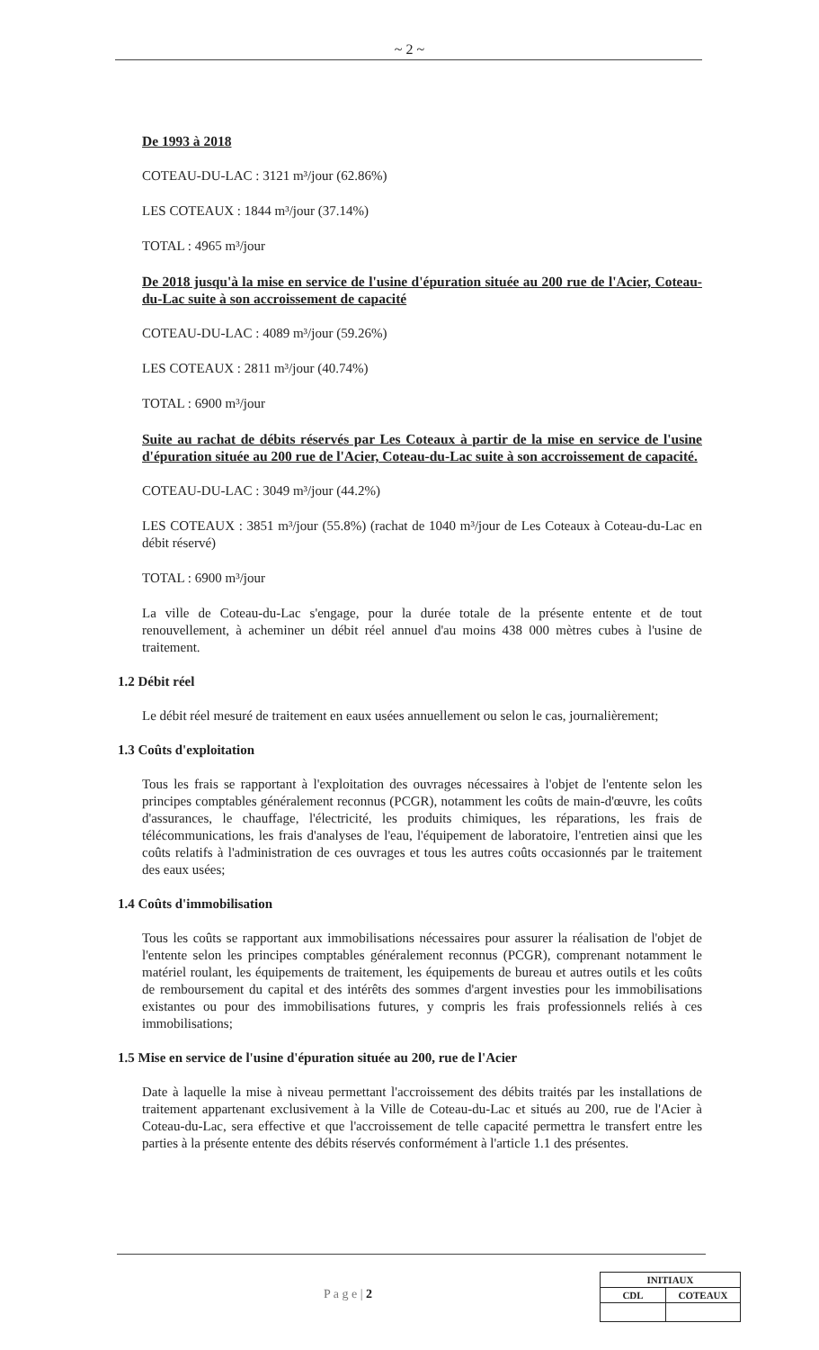~ 2 ~
De 1993 à 2018
COTEAU-DU-LAC : 3121 m³/jour (62.86%)
LES COTEAUX : 1844 m³/jour (37.14%)
TOTAL : 4965 m³/jour
De 2018 jusqu'à la mise en service de l'usine d'épuration située au 200 rue de l'Acier, Coteau-du-Lac suite à son accroissement de capacité
COTEAU-DU-LAC : 4089 m³/jour (59.26%)
LES COTEAUX : 2811 m³/jour (40.74%)
TOTAL : 6900 m³/jour
Suite au rachat de débits réservés par Les Coteaux à partir de la mise en service de l'usine d'épuration située au 200 rue de l'Acier, Coteau-du-Lac suite à son accroissement de capacité.
COTEAU-DU-LAC : 3049 m³/jour (44.2%)
LES COTEAUX : 3851 m³/jour (55.8%) (rachat de 1040 m³/jour de Les Coteaux à Coteau-du-Lac en débit réservé)
TOTAL : 6900 m³/jour
La ville de Coteau-du-Lac s'engage, pour la durée totale de la présente entente et de tout renouvellement, à acheminer un débit réel annuel d'au moins 438 000 mètres cubes à l'usine de traitement.
1.2 Débit réel
Le débit réel mesuré de traitement en eaux usées annuellement ou selon le cas, journalièrement;
1.3 Coûts d'exploitation
Tous les frais se rapportant à l'exploitation des ouvrages nécessaires à l'objet de l'entente selon les principes comptables généralement reconnus (PCGR), notamment les coûts de main-d'œuvre, les coûts d'assurances, le chauffage, l'électricité, les produits chimiques, les réparations, les frais de télécommunications, les frais d'analyses de l'eau, l'équipement de laboratoire, l'entretien ainsi que les coûts relatifs à l'administration de ces ouvrages et tous les autres coûts occasionnés par le traitement des eaux usées;
1.4 Coûts d'immobilisation
Tous les coûts se rapportant aux immobilisations nécessaires pour assurer la réalisation de l'objet de l'entente selon les principes comptables généralement reconnus (PCGR), comprenant notamment le matériel roulant, les équipements de traitement, les équipements de bureau et autres outils et les coûts de remboursement du capital et des intérêts des sommes d'argent investies pour les immobilisations existantes ou pour des immobilisations futures, y compris les frais professionnels reliés à ces immobilisations;
1.5 Mise en service de l'usine d'épuration située au 200, rue de l'Acier
Date à laquelle la mise à niveau permettant l'accroissement des débits traités par les installations de traitement appartenant exclusivement à la Ville de Coteau-du-Lac et situés au 200, rue de l'Acier à Coteau-du-Lac, sera effective et que l'accroissement de telle capacité permettra le transfert entre les parties à la présente entente des débits réservés conformément à l'article 1.1 des présentes.
P a g e | 2
| INITIAUX | |
| --- | --- |
| CDL | COTEAUX |